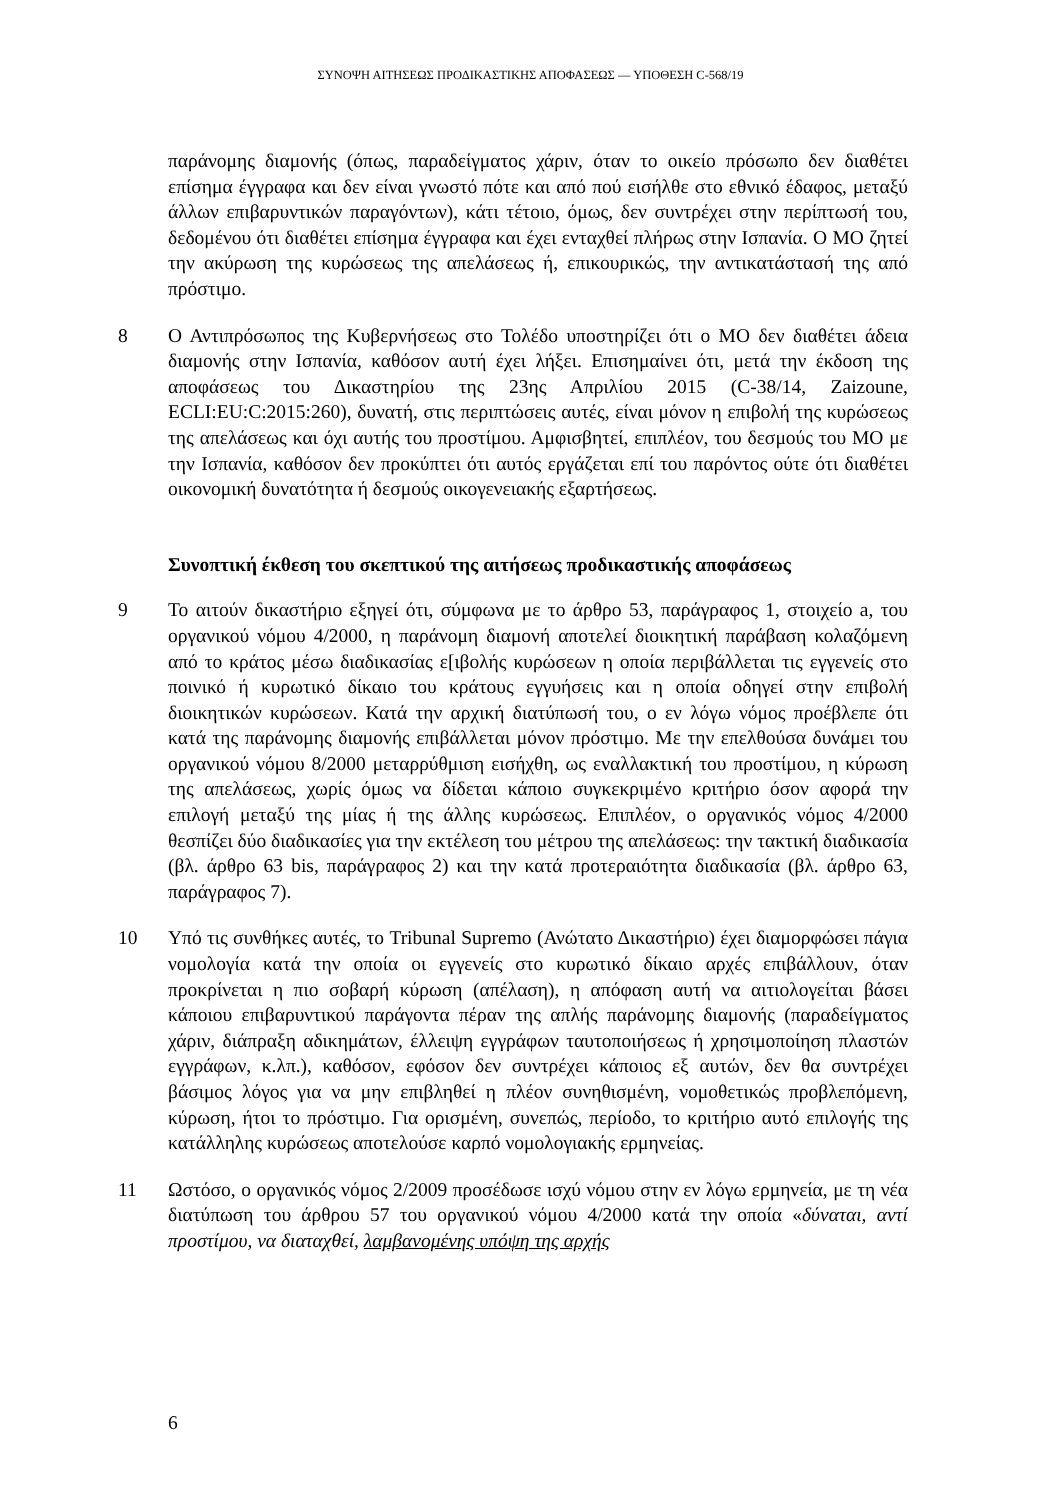ΣΥΝΟΨΗ ΑΙΤΗΣΕΩΣ ΠΡΟΔΙΚΑΣΤΙΚΗΣ ΑΠΟΦΑΣΕΩΣ — ΥΠΟΘΕΣΗ C-568/19
παράνομης διαμονής (όπως, παραδείγματος χάριν, όταν το οικείο πρόσωπο δεν διαθέτει επίσημα έγγραφα και δεν είναι γνωστό πότε και από πού εισήλθε στο εθνικό έδαφος, μεταξύ άλλων επιβαρυντικών παραγόντων), κάτι τέτοιο, όμως, δεν συντρέχει στην περίπτωσή του, δεδομένου ότι διαθέτει επίσημα έγγραφα και έχει ενταχθεί πλήρως στην Ισπανία. Ο ΜΟ ζητεί την ακύρωση της κυρώσεως της απελάσεως ή, επικουρικώς, την αντικατάστασή της από πρόστιμο.
8 Ο Αντιπρόσωπος της Κυβερνήσεως στο Τολέδο υποστηρίζει ότι ο ΜΟ δεν διαθέτει άδεια διαμονής στην Ισπανία, καθόσον αυτή έχει λήξει. Επισημαίνει ότι, μετά την έκδοση της αποφάσεως του Δικαστηρίου της 23ης Απριλίου 2015 (C-38/14, Zaizoune, ECLI:EU:C:2015:260), δυνατή, στις περιπτώσεις αυτές, είναι μόνον η επιβολή της κυρώσεως της απελάσεως και όχι αυτής του προστίμου. Αμφισβητεί, επιπλέον, του δεσμούς του ΜΟ με την Ισπανία, καθόσον δεν προκύπτει ότι αυτός εργάζεται επί του παρόντος ούτε ότι διαθέτει οικονομική δυνατότητα ή δεσμούς οικογενειακής εξαρτήσεως.
Συνοπτική έκθεση του σκεπτικού της αιτήσεως προδικαστικής αποφάσεως
9 Το αιτούν δικαστήριο εξηγεί ότι, σύμφωνα με το άρθρο 53, παράγραφος 1, στοιχείο a, του οργανικού νόμου 4/2000, η παράνομη διαμονή αποτελεί διοικητική παράβαση κολαζόμενη από το κράτος μέσω διαδικασίας ε[ιβολής κυρώσεων η οποία περιβάλλεται τις εγγενείς στο ποινικό ή κυρωτικό δίκαιο του κράτους εγγυήσεις και η οποία οδηγεί στην επιβολή διοικητικών κυρώσεων. Κατά την αρχική διατύπωσή του, ο εν λόγω νόμος προέβλεπε ότι κατά της παράνομης διαμονής επιβάλλεται μόνον πρόστιμο. Με την επελθούσα δυνάμει του οργανικού νόμου 8/2000 μεταρρύθμιση εισήχθη, ως εναλλακτική του προστίμου, η κύρωση της απελάσεως, χωρίς όμως να δίδεται κάποιο συγκεκριμένο κριτήριο όσον αφορά την επιλογή μεταξύ της μίας ή της άλλης κυρώσεως. Επιπλέον, ο οργανικός νόμος 4/2000 θεσπίζει δύο διαδικασίες για την εκτέλεση του μέτρου της απελάσεως: την τακτική διαδικασία (βλ. άρθρο 63 bis, παράγραφος 2) και την κατά προτεραιότητα διαδικασία (βλ. άρθρο 63, παράγραφος 7).
10 Υπό τις συνθήκες αυτές, το Tribunal Supremo (Ανώτατο Δικαστήριο) έχει διαμορφώσει πάγια νομολογία κατά την οποία οι εγγενείς στο κυρωτικό δίκαιο αρχές επιβάλλουν, όταν προκρίνεται η πιο σοβαρή κύρωση (απέλαση), η απόφαση αυτή να αιτιολογείται βάσει κάποιου επιβαρυντικού παράγοντα πέραν της απλής παράνομης διαμονής (παραδείγματος χάριν, διάπραξη αδικημάτων, έλλειψη εγγράφων ταυτοποιήσεως ή χρησιμοποίηση πλαστών εγγράφων, κ.λπ.), καθόσον, εφόσον δεν συντρέχει κάποιος εξ αυτών, δεν θα συντρέχει βάσιμος λόγος για να μην επιβληθεί η πλέον συνηθισμένη, νομοθετικώς προβλεπόμενη, κύρωση, ήτοι το πρόστιμο. Για ορισμένη, συνεπώς, περίοδο, το κριτήριο αυτό επιλογής της κατάλληλης κυρώσεως αποτελούσε καρπό νομολογιακής ερμηνείας.
11 Ωστόσο, ο οργανικός νόμος 2/2009 προσέδωσε ισχύ νόμου στην εν λόγω ερμηνεία, με τη νέα διατύπωση του άρθρου 57 του οργανικού νόμου 4/2000 κατά την οποία «δύναται, αντί προστίμου, να διαταχθεί, λαμβανομένης υπόψη της αρχής
6